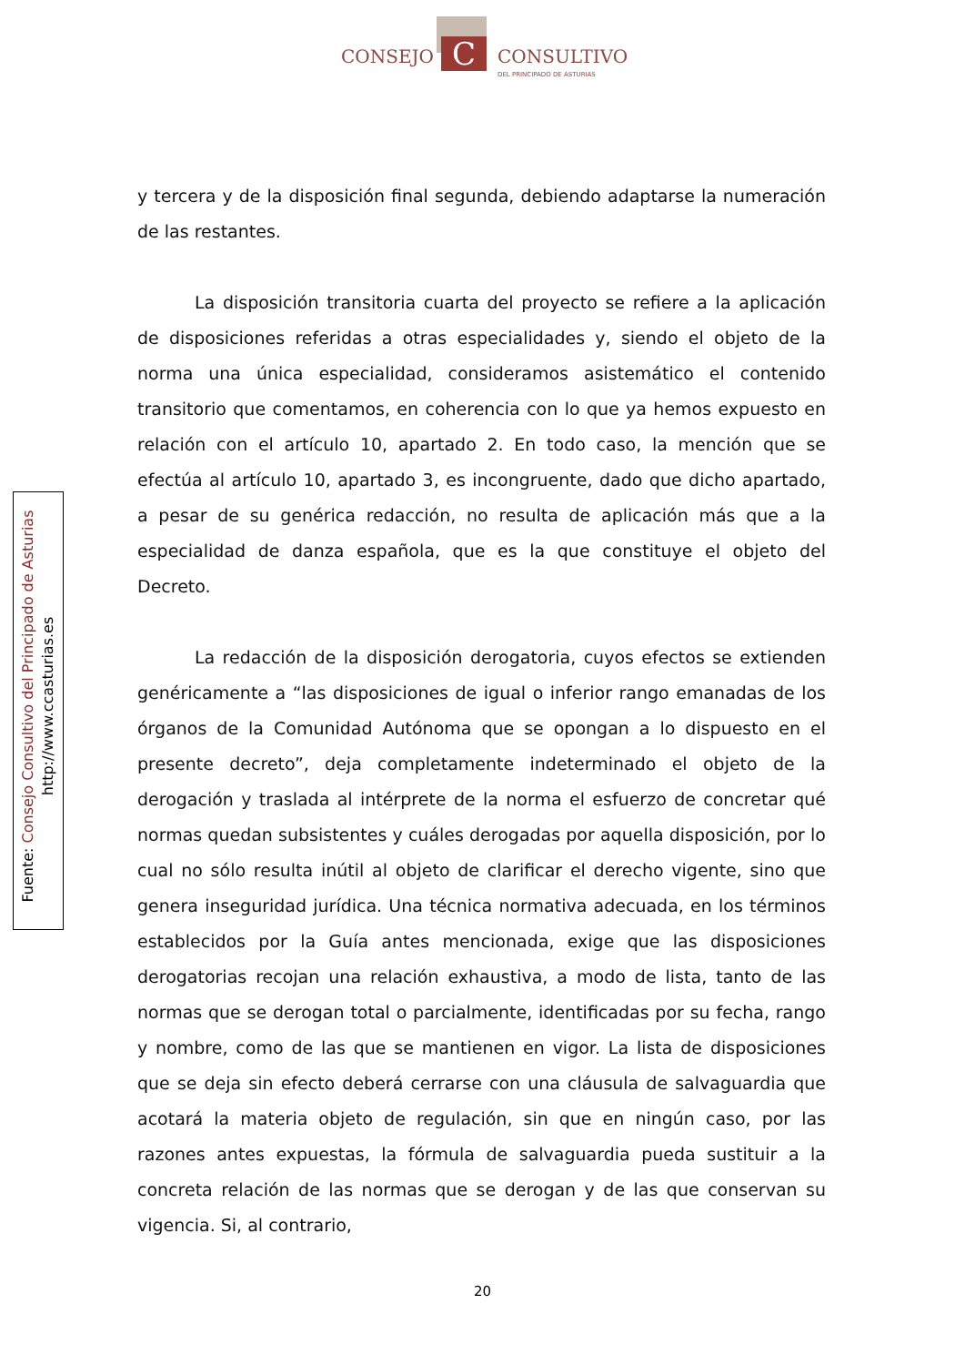C
CONSEJO CONSULTIVO
DEL PRINCIPADO DE ASTURIAS
Fuente: Consejo Consultivo del Principado de Asturias
http://www.ccasturias.es
y tercera y de la disposición final segunda, debiendo adaptarse la numeración de las restantes.
La disposición transitoria cuarta del proyecto se refiere a la aplicación de disposiciones referidas a otras especialidades y, siendo el objeto de la norma una única especialidad, consideramos asistemático el contenido transitorio que comentamos, en coherencia con lo que ya hemos expuesto en relación con el artículo 10, apartado 2. En todo caso, la mención que se efectúa al artículo 10, apartado 3, es incongruente, dado que dicho apartado, a pesar de su genérica redacción, no resulta de aplicación más que a la especialidad de danza española, que es la que constituye el objeto del Decreto.
La redacción de la disposición derogatoria, cuyos efectos se extienden genéricamente a “las disposiciones de igual o inferior rango emanadas de los órganos de la Comunidad Autónoma que se opongan a lo dispuesto en el presente decreto”, deja completamente indeterminado el objeto de la derogación y traslada al intérprete de la norma el esfuerzo de concretar qué normas quedan subsistentes y cuáles derogadas por aquella disposición, por lo cual no sólo resulta inútil al objeto de clarificar el derecho vigente, sino que genera inseguridad jurídica. Una técnica normativa adecuada, en los términos establecidos por la Guía antes mencionada, exige que las disposiciones derogatorias recojan una relación exhaustiva, a modo de lista, tanto de las normas que se derogan total o parcialmente, identificadas por su fecha, rango y nombre, como de las que se mantienen en vigor. La lista de disposiciones que se deja sin efecto deberá cerrarse con una cláusula de salvaguardia que acotará la materia objeto de regulación, sin que en ningún caso, por las razones antes expuestas, la fórmula de salvaguardia pueda sustituir a la concreta relación de las normas que se derogan y de las que conservan su vigencia. Si, al contrario,
20